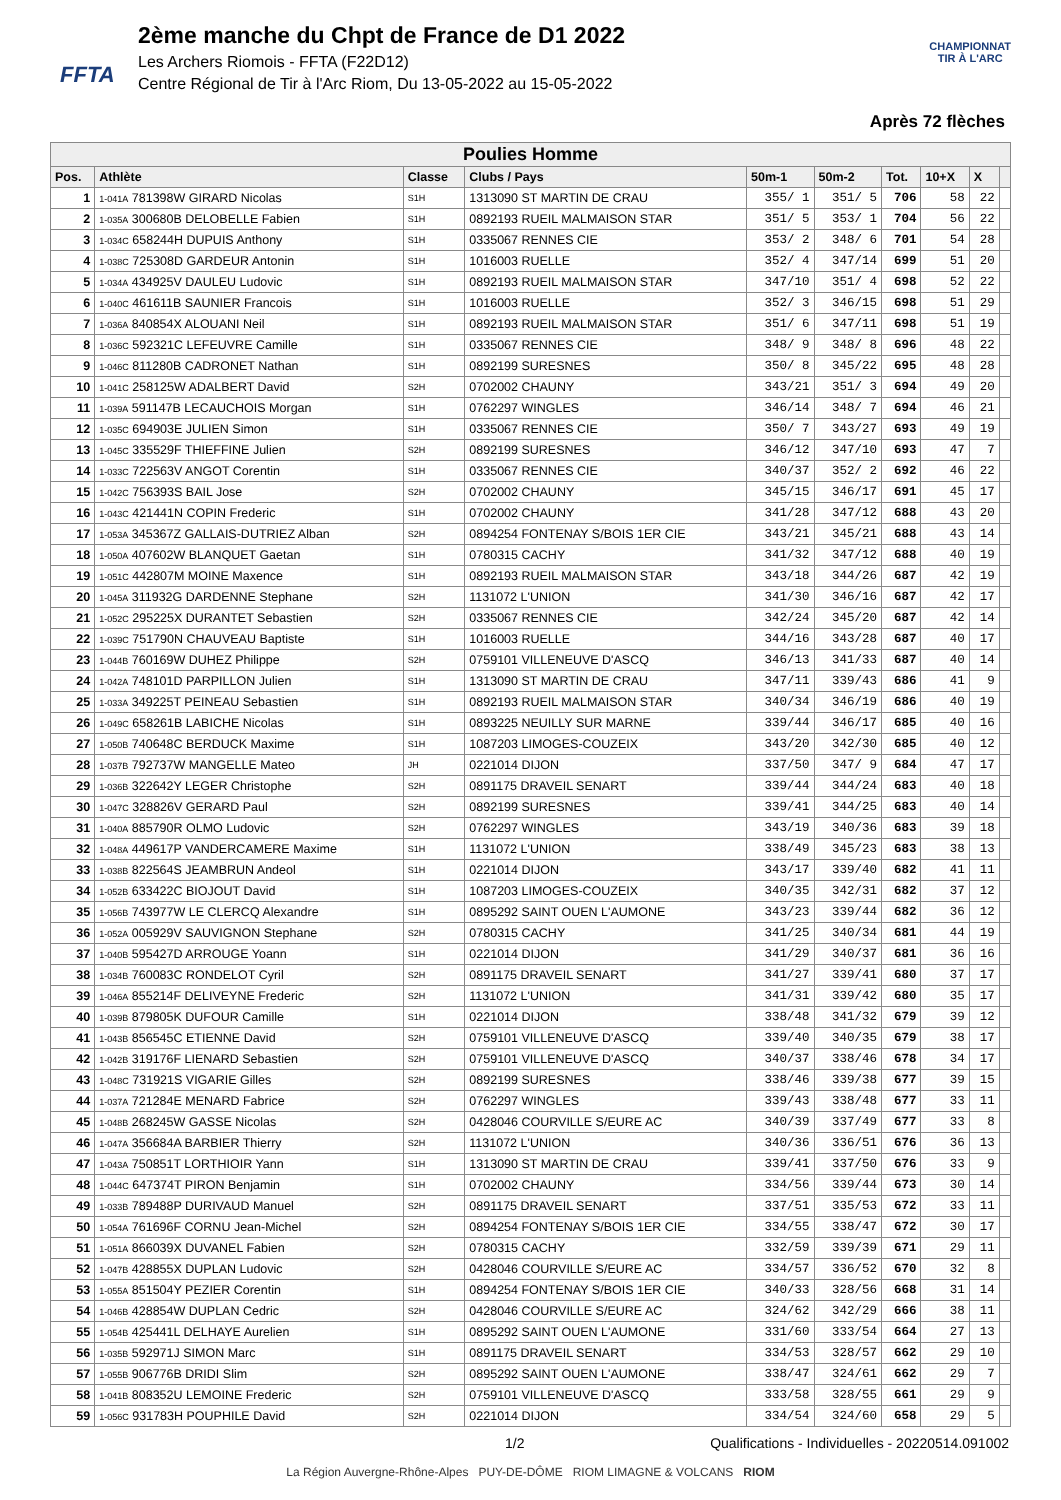FFTA
2ème manche du Chpt de France de D1 2022
Les Archers Riomois - FFTA (F22D12)
Centre Régional de Tir à l'Arc Riom, Du 13-05-2022 au 15-05-2022
CHAMPIONNAT
TIR À L'ARC
Après 72 flèches
| Poulies Homme | | | | | | | | | |
| --- | --- | --- | --- | --- | --- | --- | --- | --- | --- |
| Pos. | Athlète | Classe | Clubs / Pays | 50m-1 | 50m-2 | Tot. | 10+X | X | |
| 1 | 1-041A 781398W GIRARD Nicolas | S1H | 1313090 ST MARTIN DE CRAU | 355/ 1 | 351/ 5 | 706 | 58 | 22 | |
| 2 | 1-035A 300680B DELOBELLE Fabien | S1H | 0892193 RUEIL MALMAISON STAR | 351/ 5 | 353/ 1 | 704 | 56 | 22 | |
| 3 | 1-034C 658244H DUPUIS Anthony | S1H | 0335067 RENNES CIE | 353/ 2 | 348/ 6 | 701 | 54 | 28 | |
| 4 | 1-038C 725308D GARDEUR Antonin | S1H | 1016003 RUELLE | 352/ 4 | 347/14 | 699 | 51 | 20 | |
| 5 | 1-034A 434925V DAULEU Ludovic | S1H | 0892193 RUEIL MALMAISON STAR | 347/10 | 351/ 4 | 698 | 52 | 22 | |
| 6 | 1-040C 461611B SAUNIER Francois | S1H | 1016003 RUELLE | 352/ 3 | 346/15 | 698 | 51 | 29 | |
| 7 | 1-036A 840854X ALOUANI Neil | S1H | 0892193 RUEIL MALMAISON STAR | 351/ 6 | 347/11 | 698 | 51 | 19 | |
| 8 | 1-036C 592321C LEFEUVRE Camille | S1H | 0335067 RENNES CIE | 348/ 9 | 348/ 8 | 696 | 48 | 22 | |
| 9 | 1-046C 811280B CADRONET Nathan | S1H | 0892199 SURESNES | 350/ 8 | 345/22 | 695 | 48 | 28 | |
| 10 | 1-041C 258125W ADALBERT David | S2H | 0702002 CHAUNY | 343/21 | 351/ 3 | 694 | 49 | 20 | |
| 11 | 1-039A 591147B LECAUCHOIS Morgan | S1H | 0762297 WINGLES | 346/14 | 348/ 7 | 694 | 46 | 21 | |
| 12 | 1-035C 694903E JULIEN Simon | S1H | 0335067 RENNES CIE | 350/ 7 | 343/27 | 693 | 49 | 19 | |
| 13 | 1-045C 335529F THIEFFINE Julien | S2H | 0892199 SURESNES | 346/12 | 347/10 | 693 | 47 | 7 | |
| 14 | 1-033C 722563V ANGOT Corentin | S1H | 0335067 RENNES CIE | 340/37 | 352/ 2 | 692 | 46 | 22 | |
| 15 | 1-042C 756393S BAIL Jose | S2H | 0702002 CHAUNY | 345/15 | 346/17 | 691 | 45 | 17 | |
| 16 | 1-043C 421441N COPIN Frederic | S1H | 0702002 CHAUNY | 341/28 | 347/12 | 688 | 43 | 20 | |
| 17 | 1-053A 345367Z GALLAIS-DUTRIEZ Alban | S2H | 0894254 FONTENAY S/BOIS 1ER CIE | 343/21 | 345/21 | 688 | 43 | 14 | |
| 18 | 1-050A 407602W BLANQUET Gaetan | S1H | 0780315 CACHY | 341/32 | 347/12 | 688 | 40 | 19 | |
| 19 | 1-051C 442807M MOINE Maxence | S1H | 0892193 RUEIL MALMAISON STAR | 343/18 | 344/26 | 687 | 42 | 19 | |
| 20 | 1-045A 311932G DARDENNE Stephane | S2H | 1131072 L'UNION | 341/30 | 346/16 | 687 | 42 | 17 | |
| 21 | 1-052C 295225X DURANTET Sebastien | S2H | 0335067 RENNES CIE | 342/24 | 345/20 | 687 | 42 | 14 | |
| 22 | 1-039C 751790N CHAUVEAU Baptiste | S1H | 1016003 RUELLE | 344/16 | 343/28 | 687 | 40 | 17 | |
| 23 | 1-044B 760169W DUHEZ Philippe | S2H | 0759101 VILLENEUVE D'ASCQ | 346/13 | 341/33 | 687 | 40 | 14 | |
| 24 | 1-042A 748101D PARPILLON Julien | S1H | 1313090 ST MARTIN DE CRAU | 347/11 | 339/43 | 686 | 41 | 9 | |
| 25 | 1-033A 349225T PEINEAU Sebastien | S1H | 0892193 RUEIL MALMAISON STAR | 340/34 | 346/19 | 686 | 40 | 19 | |
| 26 | 1-049C 658261B LABICHE Nicolas | S1H | 0893225 NEUILLY SUR MARNE | 339/44 | 346/17 | 685 | 40 | 16 | |
| 27 | 1-050B 740648C BERDUCK Maxime | S1H | 1087203 LIMOGES-COUZEIX | 343/20 | 342/30 | 685 | 40 | 12 | |
| 28 | 1-037B 792737W MANGELLE Mateo | JH | 0221014 DIJON | 337/50 | 347/ 9 | 684 | 47 | 17 | |
| 29 | 1-036B 322642Y LEGER Christophe | S2H | 0891175 DRAVEIL SENART | 339/44 | 344/24 | 683 | 40 | 18 | |
| 30 | 1-047C 328826V GERARD Paul | S2H | 0892199 SURESNES | 339/41 | 344/25 | 683 | 40 | 14 | |
| 31 | 1-040A 885790R OLMO Ludovic | S2H | 0762297 WINGLES | 343/19 | 340/36 | 683 | 39 | 18 | |
| 32 | 1-048A 449617P VANDERCAMERE Maxime | S1H | 1131072 L'UNION | 338/49 | 345/23 | 683 | 38 | 13 | |
| 33 | 1-038B 822564S JEAMBRUN Andeol | S1H | 0221014 DIJON | 343/17 | 339/40 | 682 | 41 | 11 | |
| 34 | 1-052B 633422C BIOJOUT David | S1H | 1087203 LIMOGES-COUZEIX | 340/35 | 342/31 | 682 | 37 | 12 | |
| 35 | 1-056B 743977W LE CLERCQ Alexandre | S1H | 0895292 SAINT OUEN L'AUMONE | 343/23 | 339/44 | 682 | 36 | 12 | |
| 36 | 1-052A 005929V SAUVIGNON Stephane | S2H | 0780315 CACHY | 341/25 | 340/34 | 681 | 44 | 19 | |
| 37 | 1-040B 595427D ARROUGE Yoann | S1H | 0221014 DIJON | 341/29 | 340/37 | 681 | 36 | 16 | |
| 38 | 1-034B 760083C RONDELOT Cyril | S2H | 0891175 DRAVEIL SENART | 341/27 | 339/41 | 680 | 37 | 17 | |
| 39 | 1-046A 855214F DELIVEYNE Frederic | S2H | 1131072 L'UNION | 341/31 | 339/42 | 680 | 35 | 17 | |
| 40 | 1-039B 879805K DUFOUR Camille | S1H | 0221014 DIJON | 338/48 | 341/32 | 679 | 39 | 12 | |
| 41 | 1-043B 856545C ETIENNE David | S2H | 0759101 VILLENEUVE D'ASCQ | 339/40 | 340/35 | 679 | 38 | 17 | |
| 42 | 1-042B 319176F LIENARD Sebastien | S2H | 0759101 VILLENEUVE D'ASCQ | 340/37 | 338/46 | 678 | 34 | 17 | |
| 43 | 1-048C 731921S VIGARIE Gilles | S2H | 0892199 SURESNES | 338/46 | 339/38 | 677 | 39 | 15 | |
| 44 | 1-037A 721284E MENARD Fabrice | S2H | 0762297 WINGLES | 339/43 | 338/48 | 677 | 33 | 11 | |
| 45 | 1-048B 268245W GASSE Nicolas | S2H | 0428046 COURVILLE S/EURE AC | 340/39 | 337/49 | 677 | 33 | 8 | |
| 46 | 1-047A 356684A BARBIER Thierry | S2H | 1131072 L'UNION | 340/36 | 336/51 | 676 | 36 | 13 | |
| 47 | 1-043A 750851T LORTHIOIR Yann | S1H | 1313090 ST MARTIN DE CRAU | 339/41 | 337/50 | 676 | 33 | 9 | |
| 48 | 1-044C 647374T PIRON Benjamin | S1H | 0702002 CHAUNY | 334/56 | 339/44 | 673 | 30 | 14 | |
| 49 | 1-033B 789488P DURIVAUD Manuel | S2H | 0891175 DRAVEIL SENART | 337/51 | 335/53 | 672 | 33 | 11 | |
| 50 | 1-054A 761696F CORNU Jean-Michel | S2H | 0894254 FONTENAY S/BOIS 1ER CIE | 334/55 | 338/47 | 672 | 30 | 17 | |
| 51 | 1-051A 866039X DUVANEL Fabien | S2H | 0780315 CACHY | 332/59 | 339/39 | 671 | 29 | 11 | |
| 52 | 1-047B 428855X DUPLAN Ludovic | S2H | 0428046 COURVILLE S/EURE AC | 334/57 | 336/52 | 670 | 32 | 8 | |
| 53 | 1-055A 851504Y PEZIER Corentin | S1H | 0894254 FONTENAY S/BOIS 1ER CIE | 340/33 | 328/56 | 668 | 31 | 14 | |
| 54 | 1-046B 428854W DUPLAN Cedric | S2H | 0428046 COURVILLE S/EURE AC | 324/62 | 342/29 | 666 | 38 | 11 | |
| 55 | 1-054B 425441L DELHAYE Aurelien | S1H | 0895292 SAINT OUEN L'AUMONE | 331/60 | 333/54 | 664 | 27 | 13 | |
| 56 | 1-035B 592971J SIMON Marc | S1H | 0891175 DRAVEIL SENART | 334/53 | 328/57 | 662 | 29 | 10 | |
| 57 | 1-055B 906776B DRIDI Slim | S2H | 0895292 SAINT OUEN L'AUMONE | 338/47 | 324/61 | 662 | 29 | 7 | |
| 58 | 1-041B 808352U LEMOINE Frederic | S2H | 0759101 VILLENEUVE D'ASCQ | 333/58 | 328/55 | 661 | 29 | 9 | |
| 59 | 1-056C 931783H POUPHILE David | S2H | 0221014 DIJON | 334/54 | 324/60 | 658 | 29 | 5 | |
1/2 Qualifications - Individuelles - 20220514.091002
La Région Auvergne-Rhône-Alpes PUY-DE-DÔME RIOM LIMAGNE & VOLCANS RIOM